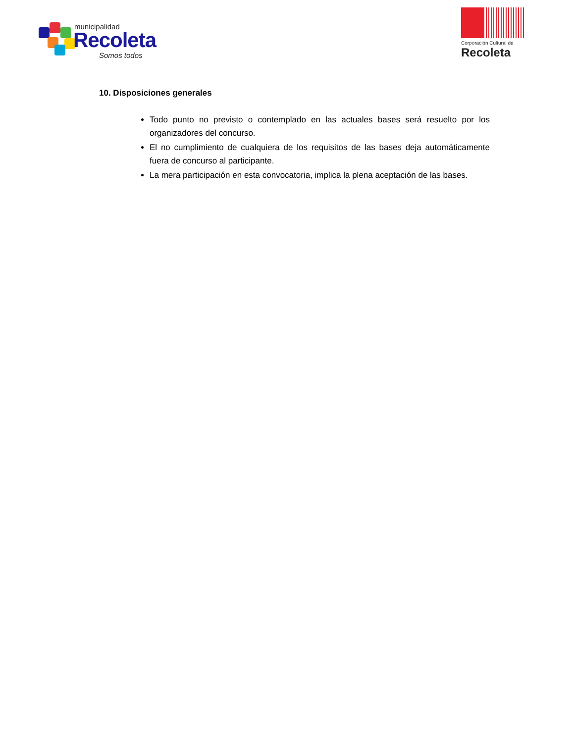municipalidad
Recoleta
Somos todos
Corporación Cultural de
Recoleta
10. Disposiciones generales
Todo punto no previsto o contemplado en las actuales bases será resuelto por los organizadores del concurso.
El no cumplimiento de cualquiera de los requisitos de las bases deja automáticamente fuera de concurso al participante.
La mera participación en esta convocatoria, implica la plena aceptación de las bases.